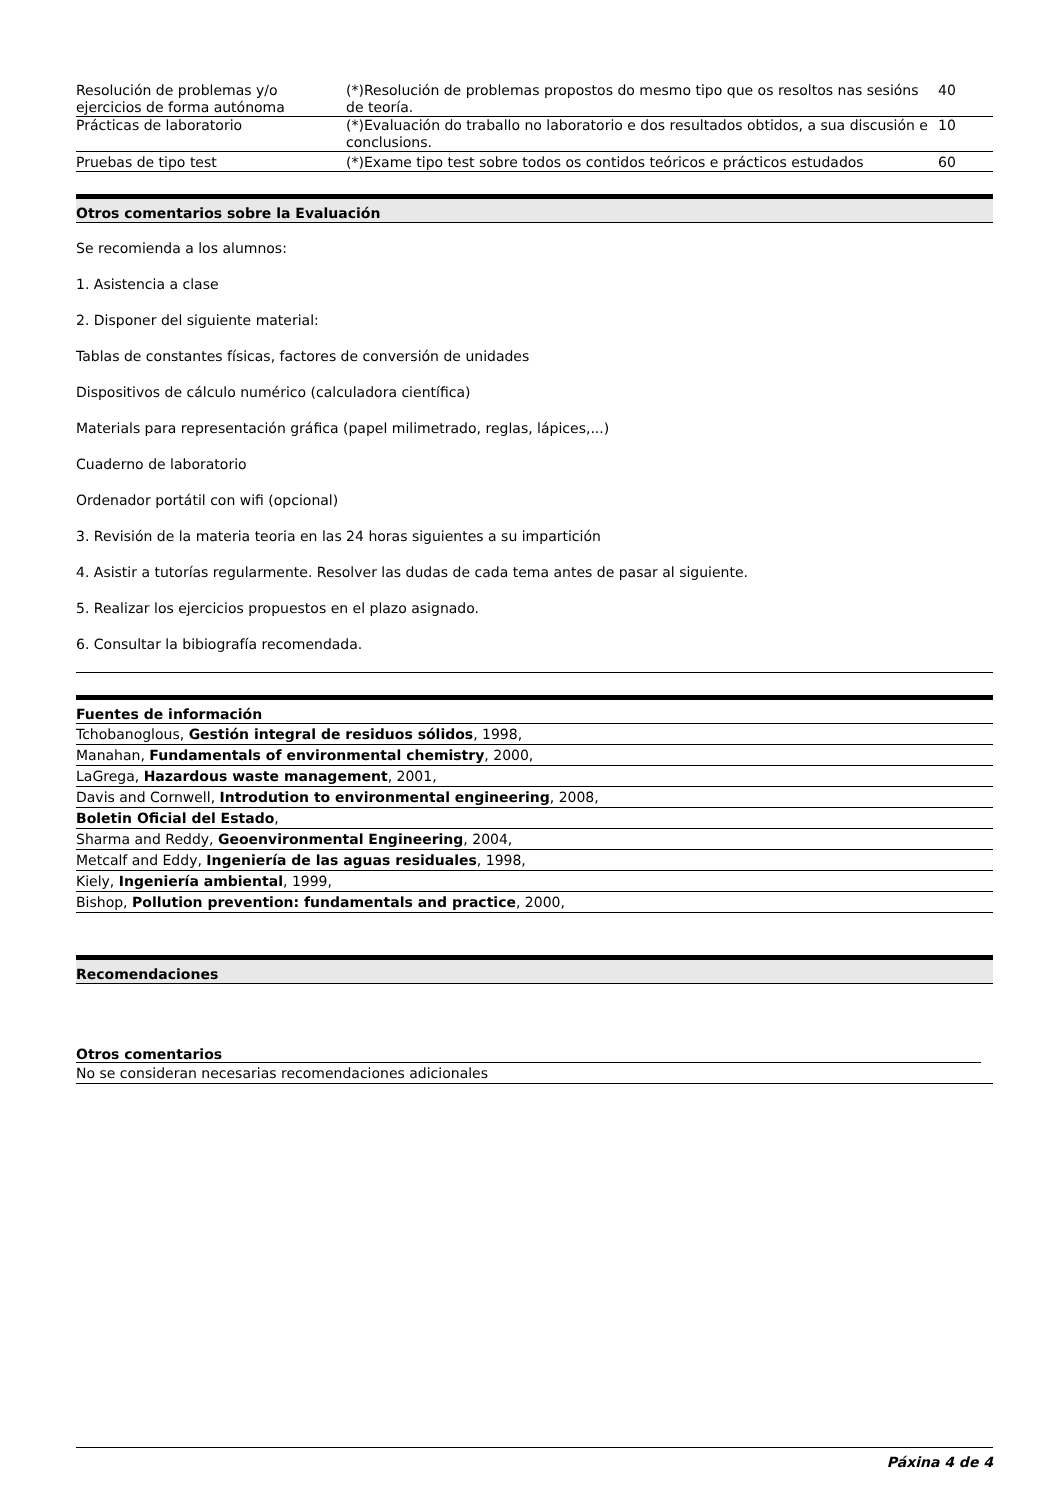| Resolución de problemas y/o ejercicios de forma autónoma | (*)Resolución de problemas propostos do mesmo tipo que os resoltos nas sesións de teoría. | 40 |
| Prácticas de laboratorio | (*)Evaluación do traballo no laboratorio e dos resultados obtidos, a sua discusión e conclusions. | 10 |
| Pruebas de tipo test | (*)Exame tipo test sobre todos os contidos teóricos e prácticos estudados | 60 |
Otros comentarios sobre la Evaluación
Se recomienda a los alumnos:
1. Asistencia a clase
2. Disponer del siguiente material:
Tablas de constantes físicas, factores de conversión de unidades
Dispositivos de cálculo numérico (calculadora científica)
Materials para representación gráfica (papel milimetrado, reglas, lápices,...)
Cuaderno de laboratorio
Ordenador portátil con wifi (opcional)
3. Revisión de la materia teoria en las 24 horas siguientes a su impartición
4. Asistir a tutorías regularmente. Resolver las dudas de cada tema antes de pasar al siguiente.
5. Realizar los ejercicios propuestos en el plazo asignado.
6. Consultar la bibiografía recomendada.
Fuentes de información
Tchobanoglous, Gestión integral de residuos sólidos, 1998,
Manahan, Fundamentals of environmental chemistry, 2000,
LaGrega, Hazardous waste management, 2001,
Davis and Cornwell, Introdution to environmental engineering, 2008,
Boletin Oficial del Estado,
Sharma and Reddy, Geoenvironmental Engineering, 2004,
Metcalf and Eddy, Ingeniería de las aguas residuales, 1998,
Kiely, Ingeniería ambiental, 1999,
Bishop, Pollution prevention: fundamentals and practice, 2000,
Recomendaciones
Otros comentarios
No se consideran necesarias recomendaciones adicionales
Páxina 4 de 4